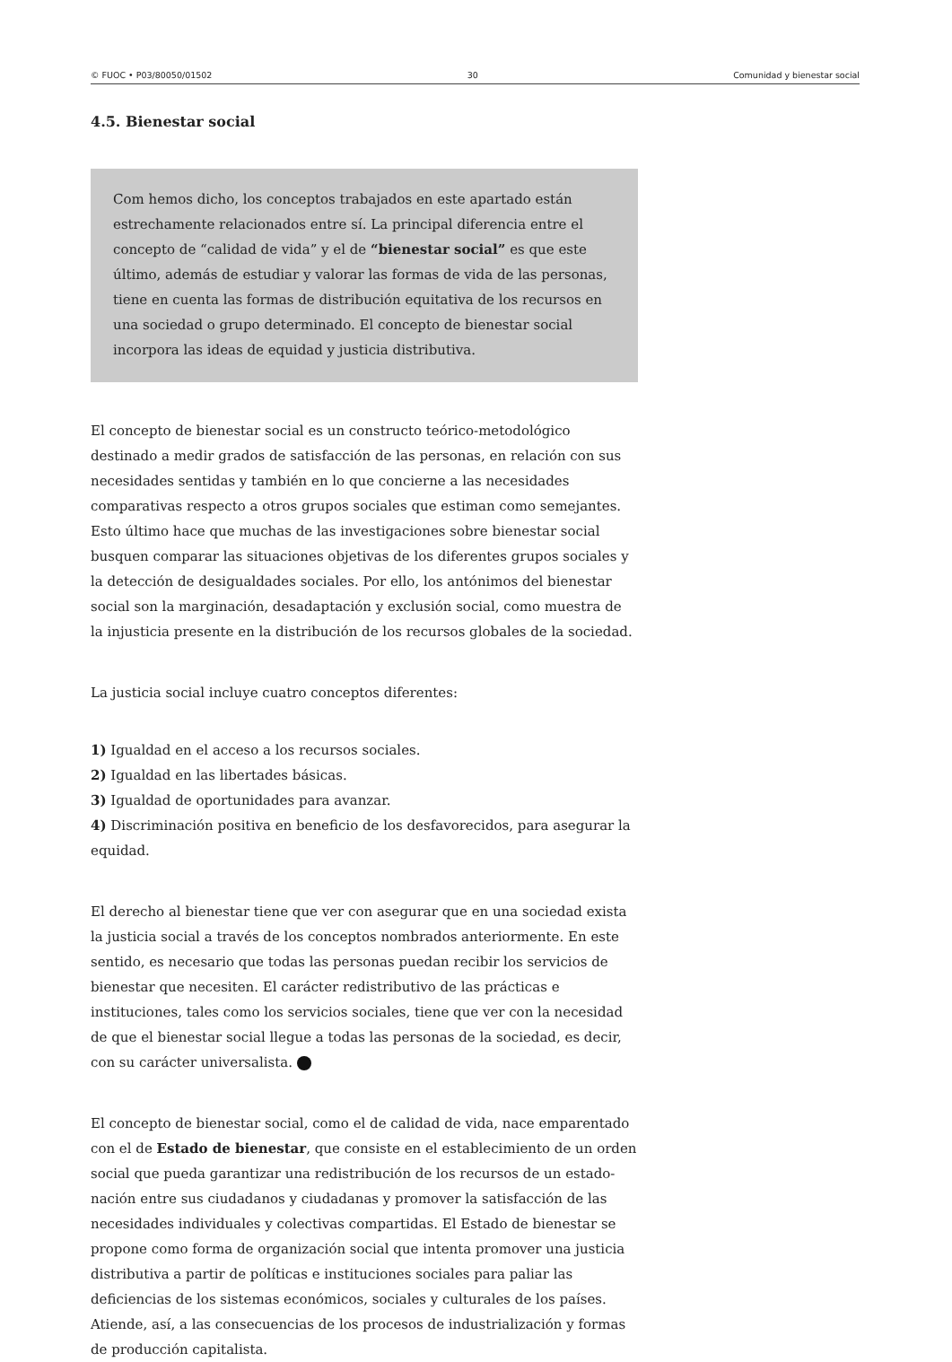© FUOC • P03/80050/01502 30 Comunidad y bienestar social
4.5. Bienestar social
Com hemos dicho, los conceptos trabajados en este apartado están estrechamente relacionados entre sí. La principal diferencia entre el concepto de “calidad de vida” y el de “bienestar social” es que este último, además de estudiar y valorar las formas de vida de las personas, tiene en cuenta las formas de distribución equitativa de los recursos en una sociedad o grupo determinado. El concepto de bienestar social incorpora las ideas de equidad y justicia distributiva.
El concepto de bienestar social es un constructo teórico-metodológico destinado a medir grados de satisfacción de las personas, en relación con sus necesidades sentidas y también en lo que concierne a las necesidades comparativas respecto a otros grupos sociales que estiman como semejantes. Esto último hace que muchas de las investigaciones sobre bienestar social busquen comparar las situaciones objetivas de los diferentes grupos sociales y la detección de desigualdades sociales. Por ello, los antónimos del bienestar social son la marginación, desadaptación y exclusión social, como muestra de la injusticia presente en la distribución de los recursos globales de la sociedad.
La justicia social incluye cuatro conceptos diferentes:
1) Igualdad en el acceso a los recursos sociales.
2) Igualdad en las libertades básicas.
3) Igualdad de oportunidades para avanzar.
4) Discriminación positiva en beneficio de los desfavorecidos, para asegurar la equidad.
El derecho al bienestar tiene que ver con asegurar que en una sociedad exista la justicia social a través de los conceptos nombrados anteriormente. En este sentido, es necesario que todas las personas puedan recibir los servicios de bienestar que necesiten. El carácter redistributivo de las prácticas e instituciones, tales como los servicios sociales, tiene que ver con la necesidad de que el bienestar social llegue a todas las personas de la sociedad, es decir, con su carácter universalista.
El concepto de bienestar social, como el de calidad de vida, nace emparentado con el de Estado de bienestar, que consiste en el establecimiento de un orden social que pueda garantizar una redistribución de los recursos de un estado-nación entre sus ciudadanos y ciudadanas y promover la satisfacción de las necesidades individuales y colectivas compartidas. El Estado de bienestar se propone como forma de organización social que intenta promover una justicia distributiva a partir de políticas e instituciones sociales para paliar las deficiencias de los sistemas económicos, sociales y culturales de los países. Atiende, así, a las consecuencias de los procesos de industrialización y formas de producción capitalista.